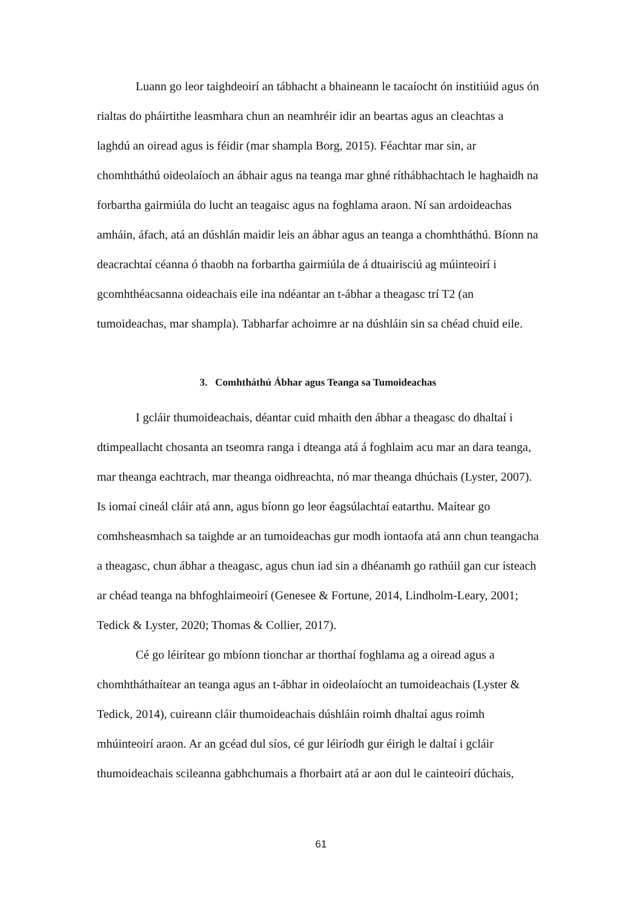Luann go leor taighdeoirí an tábhacht a bhaineann le tacaíocht ón institiúid agus ón rialtas do pháirtithe leasmhara chun an neamhréir idir an beartas agus an cleachtas a laghdú an oiread agus is féidir (mar shampla Borg, 2015). Féachtar mar sin, ar chomhtháthú oideolaíoch an ábhair agus na teanga mar ghné ríthábhachtach le haghaidh na forbartha gairmiúla do lucht an teagaisc agus na foghlama araon. Ní san ardoideachas amháin, áfach, atá an dúshlán maidir leis an ábhar agus an teanga a chomhtháthú. Bíonn na deacrachtaí céanna ó thaobh na forbartha gairmiúla de á dtuairisciú ag múinteoirí i gcomhthéacsanna oideachais eile ina ndéantar an t-ábhar a theagasc trí T2 (an tumoideachas, mar shampla). Tabharfar achoimre ar na dúshláin sin sa chéad chuid eile.
3. Comhtháthú Ábhar agus Teanga sa Tumoideachas
I gcláir thumoideachais, déantar cuid mhaith den ábhar a theagasc do dhaltaí i dtimpeallacht chosanta an tseomra ranga i dteanga atá á foghlaim acu mar an dara teanga, mar theanga eachtrach, mar theanga oidhreachta, nó mar theanga dhúchais (Lyster, 2007). Is iomaí cineál cláir atá ann, agus bíonn go leor éagsúlachtaí eatarthu. Maítear go comhsheasmhach sa taighde ar an tumoideachas gur modh iontaofa atá ann chun teangacha a theagasc, chun ábhar a theagasc, agus chun iad sin a dhéanamh go rathúil gan cur isteach ar chéad teanga na bhfoghlaimeoirí (Genesee & Fortune, 2014, Lindholm-Leary, 2001; Tedick & Lyster, 2020; Thomas & Collier, 2017).
Cé go léirítear go mbíonn tionchar ar thorthaí foghlama ag a oiread agus a chomhtháthaítear an teanga agus an t-ábhar in oideolaíocht an tumoideachais (Lyster & Tedick, 2014), cuireann cláir thumoideachais dúshláin roimh dhaltaí agus roimh mhúinteoirí araon. Ar an gcéad dul síos, cé gur léiríodh gur éirigh le daltaí i gcláir thumoideachais scileanna gabhchumais a fhorbairt atá ar aon dul le cainteoirí dúchais,
61